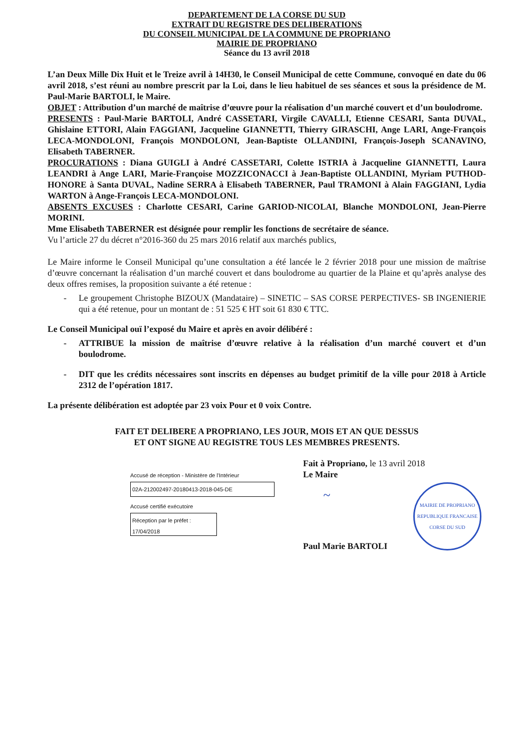DEPARTEMENT DE LA CORSE DU SUD
EXTRAIT DU REGISTRE DES DELIBERATIONS
DU CONSEIL MUNICIPAL DE LA COMMUNE DE PROPRIANO
MAIRIE DE PROPRIANO
Séance du 13 avril 2018
L’an Deux Mille Dix Huit et le Treize avril à 14H30, le Conseil Municipal de cette Commune, convoqué en date du 06 avril 2018, s’est réuni au nombre prescrit par la Loi, dans le lieu habituel de ses séances et sous la présidence de M. Paul-Marie BARTOLI, le Maire.
OBJET : Attribution d’un marché de maîtrise d’œuvre pour la réalisation d’un marché couvert et d’un boulodrome.
PRESENTS : Paul-Marie BARTOLI, André CASSETARI, Virgile CAVALLI, Etienne CESARI, Santa DUVAL, Ghislaine ETTORI, Alain FAGGIANI, Jacqueline GIANNETTI, Thierry GIRASCHI, Ange LARI, Ange-François LECA-MONDOLONI, François MONDOLONI, Jean-Baptiste OLLANDINI, François-Joseph SCANAVINO, Elisabeth TABERNER.
PROCURATIONS : Diana GUIGLI à André CASSETARI, Colette ISTRIA à Jacqueline GIANNETTI, Laura LEANDRI à Ange LARI, Marie-Françoise MOZZICONACCI à Jean-Baptiste OLLANDINI, Myriam PUTHOD-HONORE à Santa DUVAL, Nadine SERRA à Elisabeth TABERNER, Paul TRAMONI à Alain FAGGIANI, Lydia WARTON à Ange-François LECA-MONDOLONI.
ABSENTS EXCUSES : Charlotte CESARI, Carine GARIOD-NICOLAI, Blanche MONDOLONI, Jean-Pierre MORINI.
Mme Elisabeth TABERNER est désignée pour remplir les fonctions de secrétaire de séance.
Vu l’article 27 du décret n°2016-360 du 25 mars 2016 relatif aux marchés publics,
Le Maire informe le Conseil Municipal qu’une consultation a été lancée le 2 février 2018 pour une mission de maîtrise d’œuvre concernant la réalisation d’un marché couvert et dans boulodrome au quartier de la Plaine et qu’après analyse des deux offres remises, la proposition suivante a été retenue :
- Le groupement Christophe BIZOUX (Mandataire) – SINETIC – SAS CORSE PERPECTIVES- SB INGENIERIE qui a été retenue, pour un montant de : 51 525 € HT soit 61 830 € TTC.
Le Conseil Municipal ouï l’exposé du Maire et après en avoir délibéré :
- ATTRIBUE la mission de maîtrise d’œuvre relative à la réalisation d’un marché couvert et d’un boulodrome.
- DIT que les crédits nécessaires sont inscrits en dépenses au budget primitif de la ville pour 2018 à Article 2312 de l’opération 1817.
La présente délibération est adoptée par 23 voix Pour et 0 voix Contre.
FAIT ET DELIBERE A PROPRIANO, LES JOUR, MOIS ET AN QUE DESSUS
ET ONT SIGNE AU REGISTRE TOUS LES MEMBRES PRESENTS.
Accusé de réception - Ministère de l'Intérieur
02A-212002497-20180413-2018-045-DE
Accusé certifié exécutoire
Réception par le préfet : 17/04/2018
Fait à Propriano, le 13 avril 2018
Le Maire
~
MAIRIE DE PROPRIANO
REPUBLIQUE FRANCAISE
CORSE DU SUD
Paul Marie BARTOLI